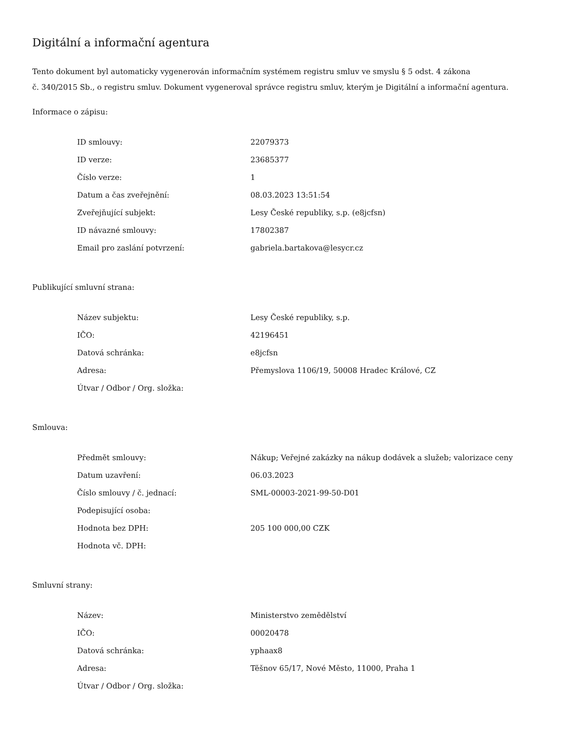Digitální a informační agentura
Tento dokument byl automaticky vygenerován informačním systémem registru smluv ve smyslu § 5 odst. 4 zákona
č. 340/2015 Sb., o registru smluv. Dokument vygeneroval správce registru smluv, kterým je Digitální a informační agentura.
Informace o zápisu:
| ID smlouvy: | 22079373 |
| ID verze: | 23685377 |
| Číslo verze: | 1 |
| Datum a čas zveřejnění: | 08.03.2023 13:51:54 |
| Zveřejňující subjekt: | Lesy České republiky, s.p. (e8jcfsn) |
| ID návazné smlouvy: | 17802387 |
| Email pro zaslání potvrzení: | gabriela.bartakova@lesycr.cz |
Publikující smluvní strana:
| Název subjektu: | Lesy České republiky, s.p. |
| IČO: | 42196451 |
| Datová schránka: | e8jcfsn |
| Adresa: | Přemyslova 1106/19, 50008 Hradec Králové, CZ |
| Útvar / Odbor / Org. složka: | |
Smlouva:
| Předmět smlouvy: | Nákup; Veřejné zakázky na nákup dodávek a služeb; valorizace ceny |
| Datum uzavření: | 06.03.2023 |
| Číslo smlouvy / č. jednací: | SML-00003-2021-99-50-D01 |
| Podepisující osoba: | |
| Hodnota bez DPH: | 205 100 000,00 CZK |
| Hodnota vč. DPH: | |
Smluvní strany:
| Název: | Ministerstvo zemědělství |
| IČO: | 00020478 |
| Datová schránka: | yphaax8 |
| Adresa: | Těšnov 65/17, Nové Město, 11000, Praha 1 |
| Útvar / Odbor / Org. složka: | |